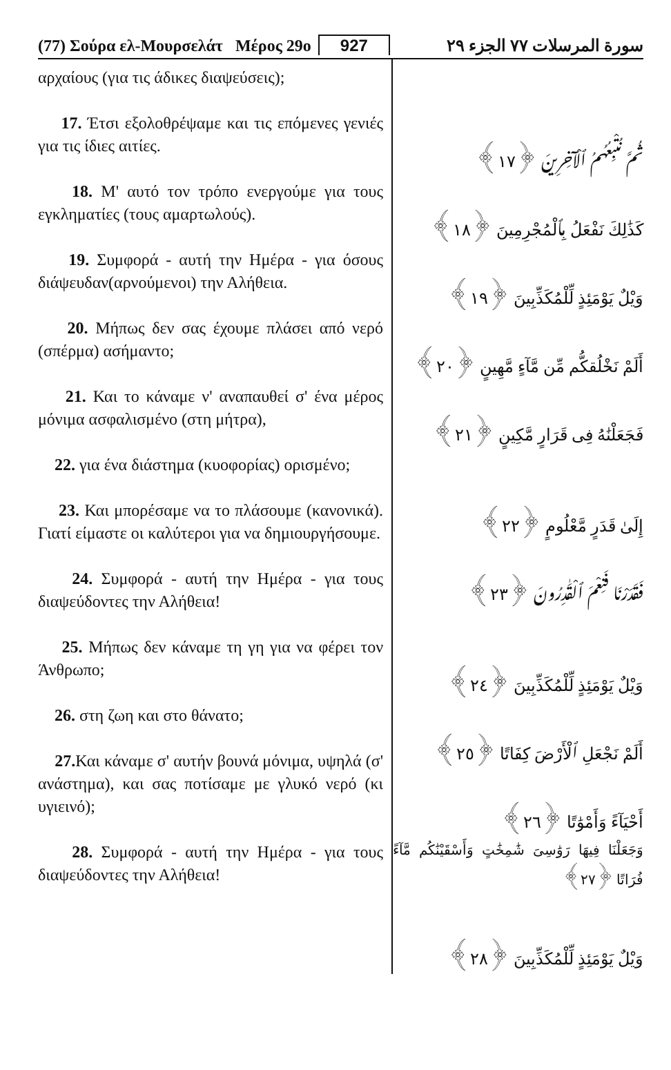(77) Σούρα ελ-Μουρσελάτ Μέρος 29ο 927 سورة المرسلات ٧٧ الجزء ٢٩
αρχαίους (για τις άδικες διαψεύσεις);
17. Έτσι εξολοθρέψαμε και τις επόμενες γενιές για τις ίδιες αιτίες.
18. Μ' αυτό τον τρόπο ενεργούμε για τους εγκληματίες (τους αμαρτωλούς).
19. Συμφορά - αυτή την Ημέρα - για όσους διάψευδαν(αρνούμενοι) την Αλήθεια.
20. Μήπως δεν σας έχουμε πλάσει από νερό (σπέρμα) ασήμαντο;
21. Και το κάναμε ν' αναπαυθεί σ' ένα μέρος μόνιμα ασφαλισμένο (στη μήτρα),
22. για ένα διάστημα (κυοφορίας) ορισμένο;
23. Και μπορέσαμε να το πλάσουμε (κανονικά). Γιατί είμαστε οι καλύτεροι για να δημιουργήσουμε.
24. Συμφορά - αυτή την Ημέρα - για τους διαψεύδοντες την Αλήθεια!
25. Μήπως δεν κάναμε τη γη για να φέρει τον Άνθρωπο;
26. στη ζωη και στο θάνατο;
27. Και κάναμε σ' αυτήν βουνά μόνιμα, υψηλά (σ' ανάστημα), και σας ποτίσαμε με γλυκό νερό (κι υγιεινό);
28. Συμφορά - αυτή την Ημέρα - για τους διαψεύδοντες την Αλήθεια!
ثُمَّ نُتْبِعُهُمُ ٱلْآخِرِينَ ﴿١٧﴾
كَذَٰلِكَ نَفْعَلُ بِٱلْمُجْرِمِينَ ﴿١٨﴾
وَيْلٌ يَوْمَئِذٍ لِّلْمُكَذِّبِينَ ﴿١٩﴾
أَلَمْ نَخْلُقكُّم مِّن مَّآءٍ مَّهِينٍ ﴿٢٠﴾
فَجَعَلْنَٰهُ فِى قَرَارٍ مَّكِينٍ ﴿٢١﴾
إِلَىٰ قَدَرٍ مَّعْلُومٍ ﴿٢٢﴾
فَقَدَرْنَا فَنِعْمَ ٱلْقَٰدِرُونَ ﴿٢٣﴾
وَيْلٌ يَوْمَئِذٍ لِّلْمُكَذِّبِينَ ﴿٢٤﴾
أَلَمْ نَجْعَلِ ٱلْأَرْضَ كِفَاتًا ﴿٢٥﴾
أَحْيَآءً وَأَمْوَٰتًا ﴿٢٦﴾
وَجَعَلْنَا فِيهَا رَوَٰسِىَ شَٰمِخَٰتٍ وَأَسْقَيْنَٰكُم مَّآءً فُرَاتًا ﴿٢٧﴾
وَيْلٌ يَوْمَئِذٍ لِّلْمُكَذِّبِينَ ﴿٢٨﴾